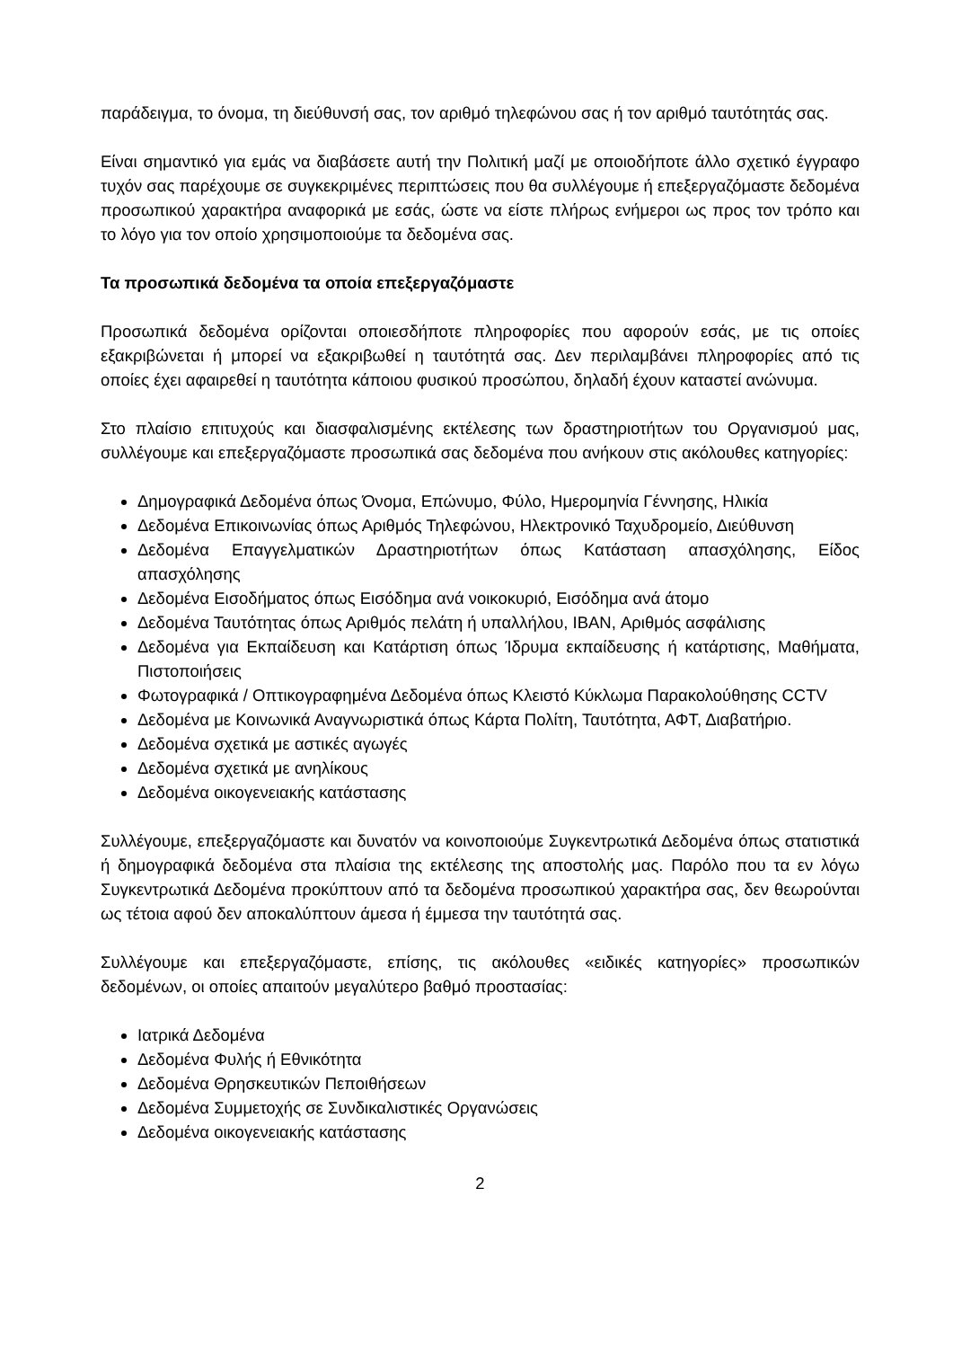παράδειγμα, το όνομα, τη διεύθυνσή σας, τον αριθμό τηλεφώνου σας ή τον αριθμό ταυτότητάς σας.
Είναι σημαντικό για εμάς να διαβάσετε αυτή την Πολιτική μαζί με οποιοδήποτε άλλο σχετικό έγγραφο τυχόν σας παρέχουμε σε συγκεκριμένες περιπτώσεις που θα συλλέγουμε ή επεξεργαζόμαστε δεδομένα προσωπικού χαρακτήρα αναφορικά με εσάς, ώστε να είστε πλήρως ενήμεροι ως προς τον τρόπο και το λόγο για τον οποίο χρησιμοποιούμε τα δεδομένα σας.
Τα προσωπικά δεδομένα τα οποία επεξεργαζόμαστε
Προσωπικά δεδομένα ορίζονται οποιεσδήποτε πληροφορίες που αφορούν εσάς, με τις οποίες εξακριβώνεται ή μπορεί να εξακριβωθεί η ταυτότητά σας. Δεν περιλαμβάνει πληροφορίες από τις οποίες έχει αφαιρεθεί η ταυτότητα κάποιου φυσικού προσώπου, δηλαδή έχουν καταστεί ανώνυμα.
Στο πλαίσιο επιτυχούς και διασφαλισμένης εκτέλεσης των δραστηριοτήτων του Οργανισμού μας, συλλέγουμε και επεξεργαζόμαστε προσωπικά σας δεδομένα που ανήκουν στις ακόλουθες κατηγορίες:
Δημογραφικά Δεδομένα όπως Όνομα, Επώνυμο, Φύλο, Ημερομηνία Γέννησης, Ηλικία
Δεδομένα Επικοινωνίας όπως Αριθμός Τηλεφώνου, Ηλεκτρονικό Ταχυδρομείο, Διεύθυνση
Δεδομένα Επαγγελματικών Δραστηριοτήτων όπως Κατάσταση απασχόλησης, Είδος απασχόλησης
Δεδομένα Εισοδήματος όπως Εισόδημα ανά νοικοκυριό, Εισόδημα ανά άτομο
Δεδομένα Ταυτότητας όπως Αριθμός πελάτη ή υπαλλήλου, IBAN, Αριθμός ασφάλισης
Δεδομένα για Εκπαίδευση και Κατάρτιση όπως Ίδρυμα εκπαίδευσης ή κατάρτισης, Μαθήματα, Πιστοποιήσεις
Φωτογραφικά / Οπτικογραφημένα Δεδομένα όπως Κλειστό Κύκλωμα Παρακολούθησης CCTV
Δεδομένα με Κοινωνικά Αναγνωριστικά όπως Κάρτα Πολίτη, Ταυτότητα, ΑΦΤ, Διαβατήριο.
Δεδομένα σχετικά με αστικές αγωγές
Δεδομένα σχετικά με ανηλίκους
Δεδομένα οικογενειακής κατάστασης
Συλλέγουμε, επεξεργαζόμαστε και δυνατόν να κοινοποιούμε Συγκεντρωτικά Δεδομένα όπως στατιστικά ή δημογραφικά δεδομένα στα πλαίσια της εκτέλεσης της αποστολής μας. Παρόλο που τα εν λόγω Συγκεντρωτικά Δεδομένα προκύπτουν από τα δεδομένα προσωπικού χαρακτήρα σας, δεν θεωρούνται ως τέτοια αφού δεν αποκαλύπτουν άμεσα ή έμμεσα την ταυτότητά σας.
Συλλέγουμε και επεξεργαζόμαστε, επίσης, τις ακόλουθες «ειδικές κατηγορίες» προσωπικών δεδομένων, οι οποίες απαιτούν μεγαλύτερο βαθμό προστασίας:
Ιατρικά Δεδομένα
Δεδομένα Φυλής ή Εθνικότητα
Δεδομένα Θρησκευτικών Πεποιθήσεων
Δεδομένα Συμμετοχής σε Συνδικαλιστικές Οργανώσεις
Δεδομένα οικογενειακής κατάστασης
2